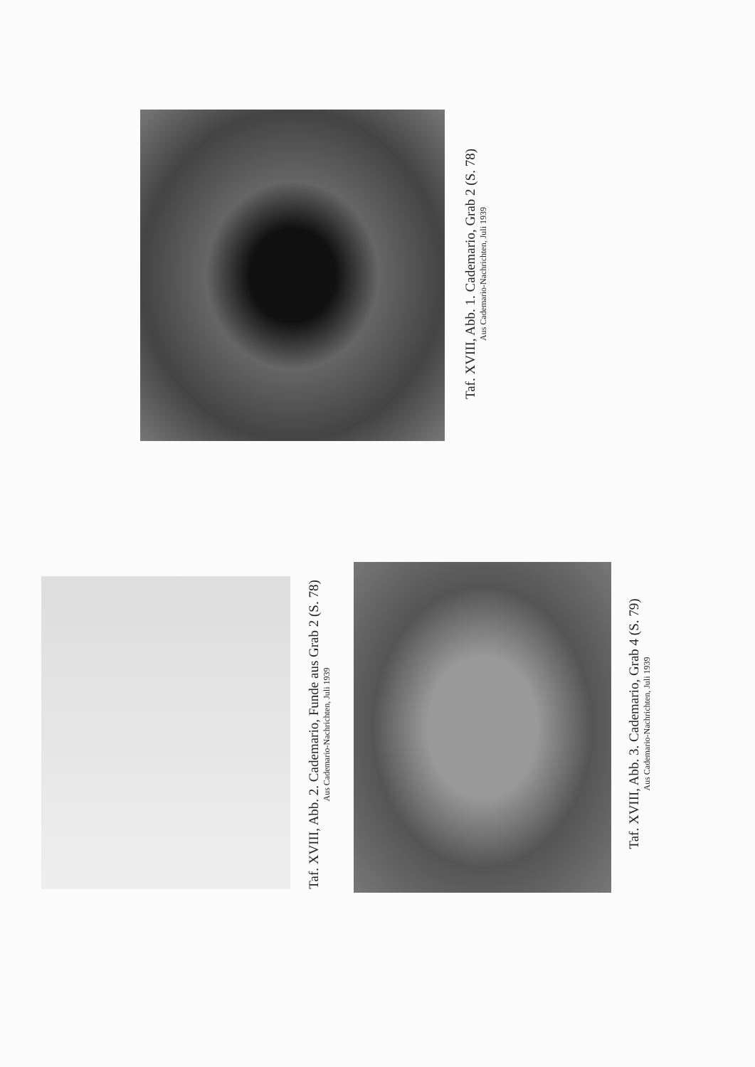Taf. XVIII, Abb. 1. Cademario, Grab 2 (S. 78)
Aus Cademario-Nachrichten, Juli 1939
Taf. XVIII, Abb. 2. Cademario, Funde aus Grab 2 (S. 78)
Aus Cademario-Nachrichten, Juli 1939
Taf. XVIII, Abb. 3. Cademario, Grab 4 (S. 79)
Aus Cademario-Nachrichten, Juli 1939